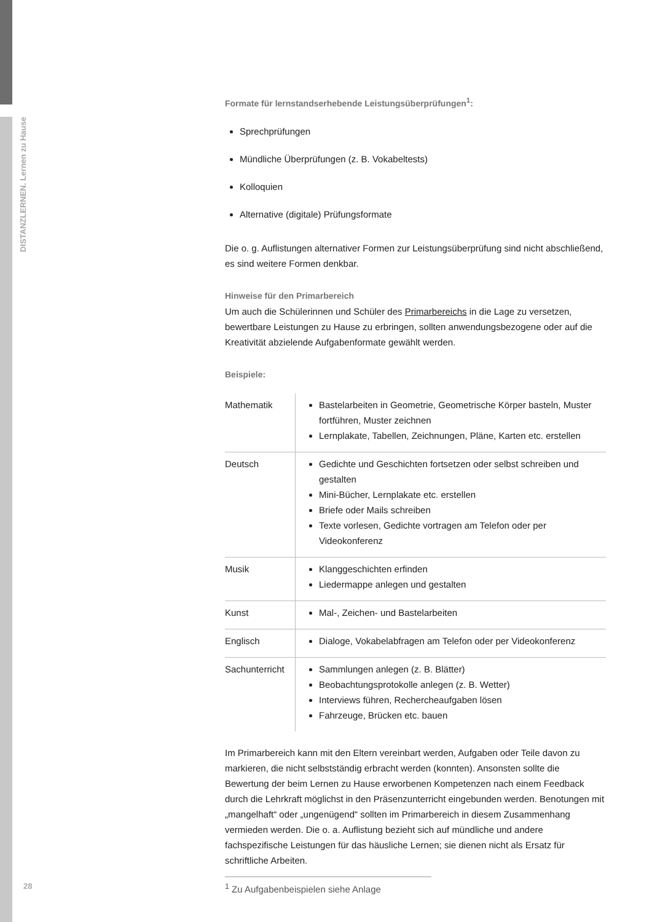DISTANZLERNEN. Lernen zu Hause
Formate für lernstandserhebende Leistungsüberprüfungen<sup>1</sup>:
Sprechprüfungen
Mündliche Überprüfungen (z. B. Vokabeltests)
Kolloquien
Alternative (digitale) Prüfungsformate
Die o. g. Auflistungen alternativer Formen zur Leistungsüberprüfung sind nicht abschließend, es sind weitere Formen denkbar.
Hinweise für den Primarbereich
Um auch die Schülerinnen und Schüler des Primarbereichs in die Lage zu versetzen, bewertbare Leistungen zu Hause zu erbringen, sollten anwendungsbezogene oder auf die Kreativität abzielende Aufgabenformate gewählt werden.
Beispiele:
| Mathematik | Bastelarbeiten in Geometrie, Geometrische Körper basteln, Muster fortführen, Muster zeichnen Lernplakate, Tabellen, Zeichnungen, Pläne, Karten etc. erstellen |
| Deutsch | Gedichte und Geschichten fortsetzen oder selbst schreiben und gestalten Mini-Bücher, Lernplakate etc. erstellen Briefe oder Mails schreiben Texte vorlesen, Gedichte vortragen am Telefon oder per Videokonferenz |
| Musik | Klanggeschichten erfinden Liedermappe anlegen und gestalten |
| Kunst | Mal-, Zeichen- und Bastelarbeiten |
| Englisch | Dialoge, Vokabelabfragen am Telefon oder per Videokonferenz |
| Sachunterricht | Sammlungen anlegen (z. B. Blätter) Beobachtungsprotokolle anlegen (z. B. Wetter) Interviews führen, Rechercheaufgaben lösen Fahrzeuge, Brücken etc. bauen |
Im Primarbereich kann mit den Eltern vereinbart werden, Aufgaben oder Teile davon zu markieren, die nicht selbstständig erbracht werden (konnten). Ansonsten sollte die Bewertung der beim Lernen zu Hause erworbenen Kompetenzen nach einem Feedback durch die Lehrkraft möglichst in den Präsenzunterricht eingebunden werden. Benotungen mit „mangelhaft“ oder „ungenügend“ sollten im Primarbereich in diesem Zusammenhang vermieden werden. Die o. a. Auflistung bezieht sich auf mündliche und andere fachspezifische Leistungen für das häusliche Lernen; sie dienen nicht als Ersatz für schriftliche Arbeiten.
28 <sup>1</sup> Zu Aufgabenbeispielen siehe Anlage